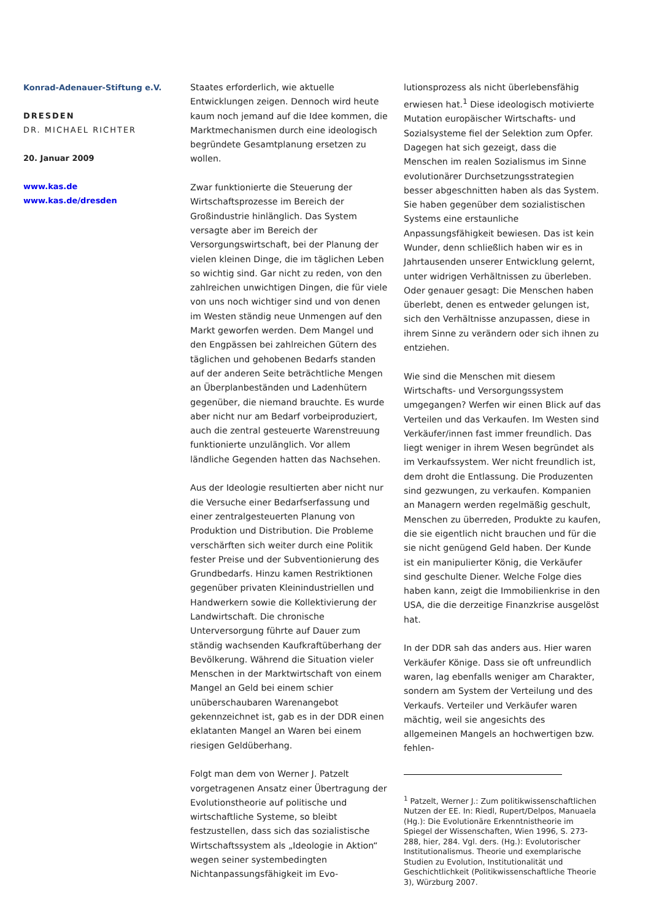Konrad-Adenauer-Stiftung e.V.
DRESDEN
DR. MICHAEL RICHTER
20. Januar 2009
www.kas.de
www.kas.de/dresden
Staates erforderlich, wie aktuelle Entwicklungen zeigen. Dennoch wird heute kaum noch jemand auf die Idee kommen, die Marktmechanismen durch eine ideologisch begründete Gesamtplanung ersetzen zu wollen.
Zwar funktionierte die Steuerung der Wirtschaftsprozesse im Bereich der Großindustrie hinlänglich. Das System versagte aber im Bereich der Versorgungswirtschaft, bei der Planung der vielen kleinen Dinge, die im täglichen Leben so wichtig sind. Gar nicht zu reden, von den zahlreichen unwichtigen Dingen, die für viele von uns noch wichtiger sind und von denen im Westen ständig neue Unmengen auf den Markt geworfen werden. Dem Mangel und den Engpässen bei zahlreichen Gütern des täglichen und gehobenen Bedarfs standen auf der anderen Seite beträchtliche Mengen an Überplanbeständen und Ladenhütern gegenüber, die niemand brauchte. Es wurde aber nicht nur am Bedarf vorbeiproduziert, auch die zentral gesteuerte Warenstreuung funktionierte unzulänglich. Vor allem ländliche Gegenden hatten das Nachsehen.
Aus der Ideologie resultierten aber nicht nur die Versuche einer Bedarfserfassung und einer zentralgesteuerten Planung von Produktion und Distribution. Die Probleme verschärften sich weiter durch eine Politik fester Preise und der Subventionierung des Grundbedarfs. Hinzu kamen Restriktionen gegenüber privaten Kleinindustriellen und Handwerkern sowie die Kollektivierung der Landwirtschaft. Die chronische Unterversorgung führte auf Dauer zum ständig wachsenden Kaufkraftüberhang der Bevölkerung. Während die Situation vieler Menschen in der Marktwirtschaft von einem Mangel an Geld bei einem schier unüberschaubaren Warenangebot gekennzeichnet ist, gab es in der DDR einen eklatanten Mangel an Waren bei einem riesigen Geldüberhang.
Folgt man dem von Werner J. Patzelt vorgetragenen Ansatz einer Übertragung der Evolutionstheorie auf politische und wirtschaftliche Systeme, so bleibt festzustellen, dass sich das sozialistische Wirtschaftssystem als „Ideologie in Aktion“ wegen seiner systembedingten Nichtanpassungsfähigkeit im Evo-
lutionsprozess als nicht überlebensfähig erwiesen hat.<sup>1</sup> Diese ideologisch motivierte Mutation europäischer Wirtschafts- und Sozialsysteme fiel der Selektion zum Opfer. Dagegen hat sich gezeigt, dass die Menschen im realen Sozialismus im Sinne evolutionärer Durchsetzungsstrategien besser abgeschnitten haben als das System. Sie haben gegenüber dem sozialistischen Systems eine erstaunliche Anpassungsfähigkeit bewiesen. Das ist kein Wunder, denn schließlich haben wir es in Jahrtausenden unserer Entwicklung gelernt, unter widrigen Verhältnissen zu überleben. Oder genauer gesagt: Die Menschen haben überlebt, denen es entweder gelungen ist, sich den Verhältnisse anzupassen, diese in ihrem Sinne zu verändern oder sich ihnen zu entziehen.
Wie sind die Menschen mit diesem Wirtschafts- und Versorgungssystem umgegangen? Werfen wir einen Blick auf das Verteilen und das Verkaufen. Im Westen sind Verkäufer/innen fast immer freundlich. Das liegt weniger in ihrem Wesen begründet als im Verkaufssystem. Wer nicht freundlich ist, dem droht die Entlassung. Die Produzenten sind gezwungen, zu verkaufen. Kompanien an Managern werden regelmäßig geschult, Menschen zu überreden, Produkte zu kaufen, die sie eigentlich nicht brauchen und für die sie nicht genügend Geld haben. Der Kunde ist ein manipulierter König, die Verkäufer sind geschulte Diener. Welche Folge dies haben kann, zeigt die Immobilienkrise in den USA, die die derzeitige Finanzkrise ausgelöst hat.
In der DDR sah das anders aus. Hier waren Verkäufer Könige. Dass sie oft unfreundlich waren, lag ebenfalls weniger am Charakter, sondern am System der Verteilung und des Verkaufs. Verteiler und Verkäufer waren mächtig, weil sie angesichts des allgemeinen Mangels an hochwertigen bzw. fehlen-
<sup>1</sup> Patzelt, Werner J.: Zum politikwissenschaftlichen Nutzen der EE. In: Riedl, Rupert/Delpos, Manuaela (Hg.): Die Evolutionäre Erkenntnistheorie im Spiegel der Wissenschaften, Wien 1996, S. 273-288, hier, 284. Vgl. ders. (Hg.): Evolutorischer Institutionalismus. Theorie und exemplarische Studien zu Evolution, Institutionalität und Geschichtlichkeit (Politikwissenschaftliche Theorie 3), Würzburg 2007.